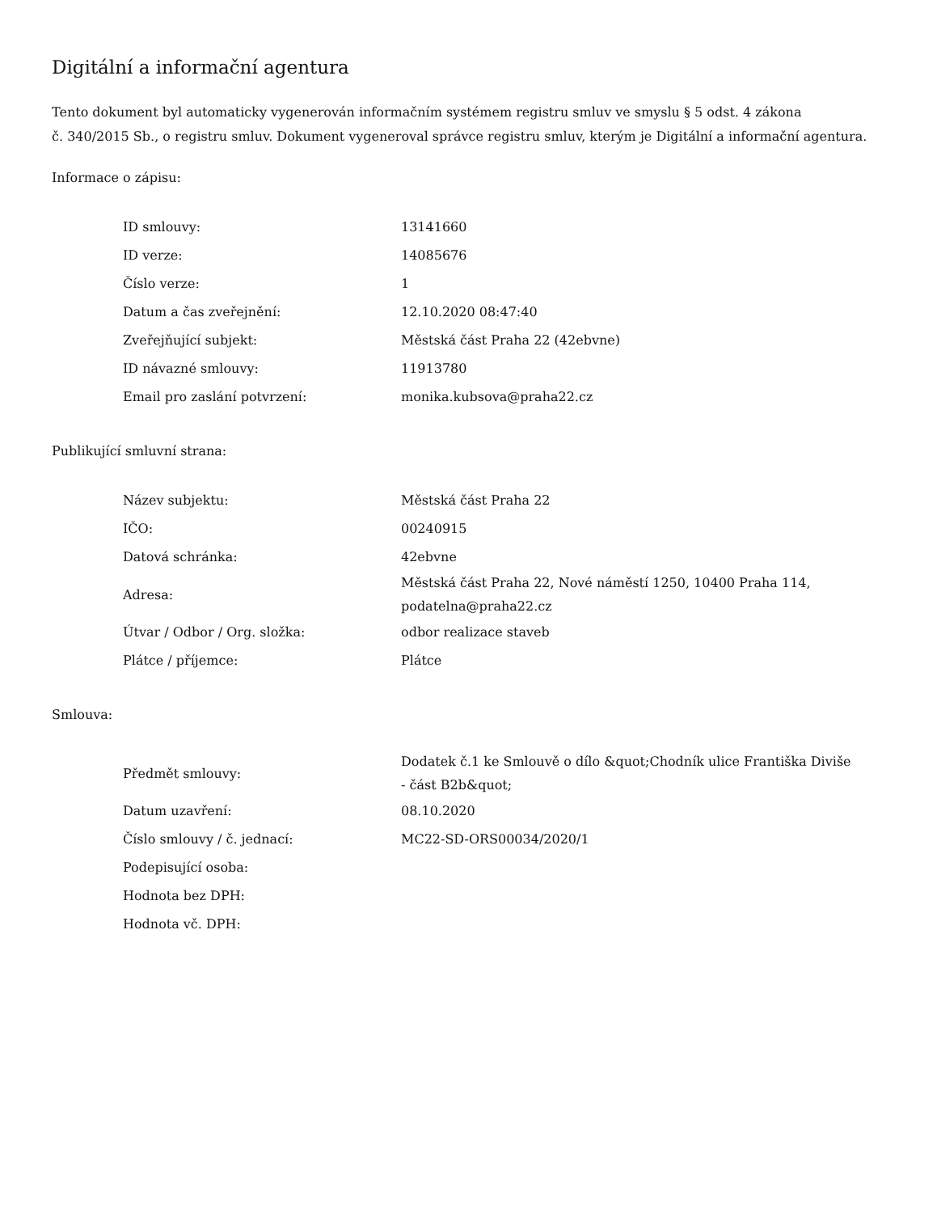Digitální a informační agentura
Tento dokument byl automaticky vygenerován informačním systémem registru smluv ve smyslu § 5 odst. 4 zákona
č. 340/2015 Sb., o registru smluv. Dokument vygeneroval správce registru smluv, kterým je Digitální a informační agentura.
Informace o zápisu:
| ID smlouvy: | 13141660 |
| ID verze: | 14085676 |
| Číslo verze: | 1 |
| Datum a čas zveřejnění: | 12.10.2020 08:47:40 |
| Zveřejňující subjekt: | Městská část Praha 22 (42ebvne) |
| ID návazné smlouvy: | 11913780 |
| Email pro zaslání potvrzení: | monika.kubsova@praha22.cz |
Publikující smluvní strana:
| Název subjektu: | Městská část Praha 22 |
| IČO: | 00240915 |
| Datová schránka: | 42ebvne |
| Adresa: | Městská část Praha 22, Nové náměstí 1250, 10400 Praha 114, podatelna@praha22.cz |
| Útvar / Odbor / Org. složka: | odbor realizace staveb |
| Plátce / příjemce: | Plátce |
Smlouva:
| Předmět smlouvy: | Dodatek č.1 ke Smlouvě o dílo &quot;Chodník ulice Františka Diviše - část B2b&quot; |
| Datum uzavření: | 08.10.2020 |
| Číslo smlouvy / č. jednací: | MC22-SD-ORS00034/2020/1 |
| Podepisující osoba: | |
| Hodnota bez DPH: | |
| Hodnota vč. DPH: | |